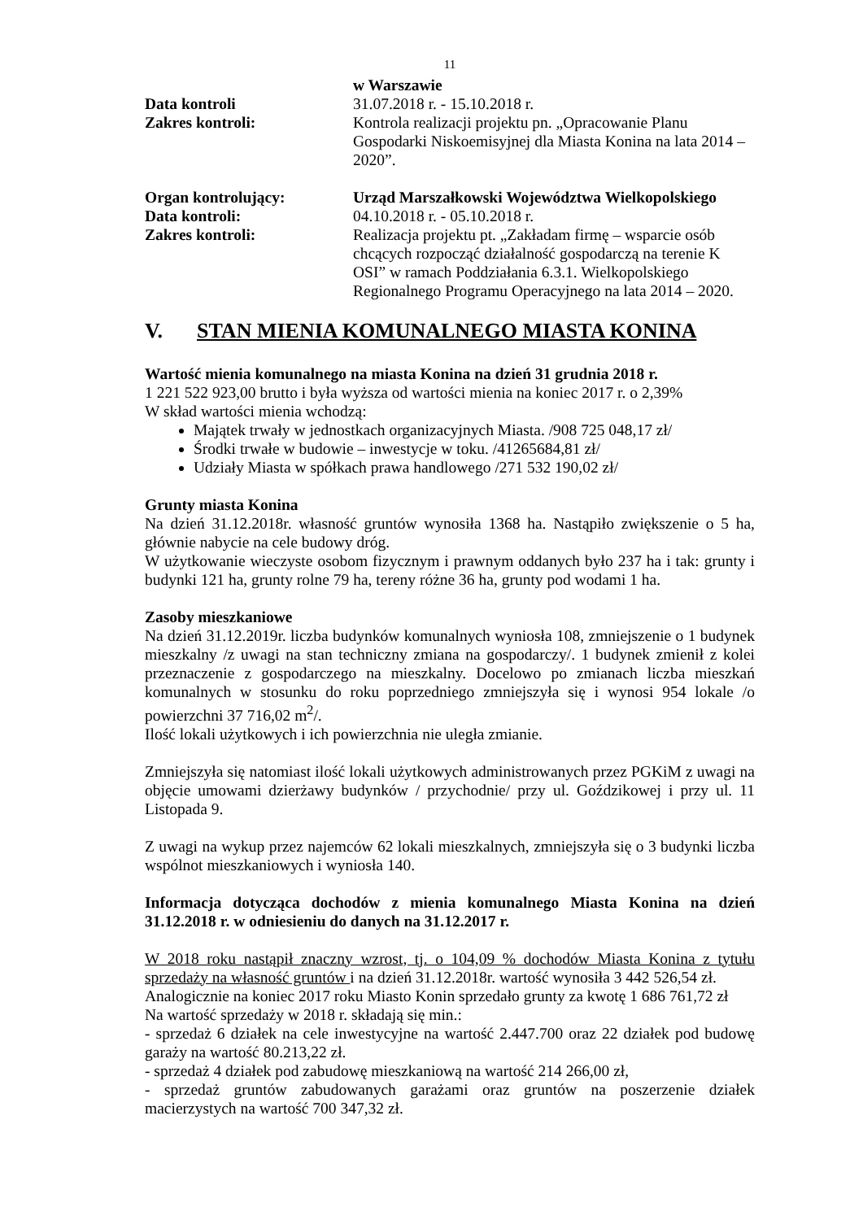11
w Warszawie
Data kontroli 31.07.2018 r. - 15.10.2018 r.
Zakres kontroli: Kontrola realizacji projektu pn. „Opracowanie Planu Gospodarki Niskoemisyjnej dla Miasta Konina na lata 2014 – 2020”.
Organ kontrolujący: Urząd Marszałkowski Województwa Wielkopolskiego
Data kontroli: 04.10.2018 r. - 05.10.2018 r.
Zakres kontroli: Realizacja projektu pt. „Zakładam firmę – wsparcie osób chcących rozpocząć działalność gospodarczą na terenie K OSI” w ramach Poddziałania 6.3.1. Wielkopolskiego Regionalnego Programu Operacyjnego na lata 2014 – 2020.
V. STAN MIENIA KOMUNALNEGO MIASTA KONINA
Wartość mienia komunalnego na miasta Konina na dzień 31 grudnia 2018 r.
1 221 522 923,00 brutto i była wyższa od wartości mienia na koniec 2017 r. o 2,39%
W skład wartości mienia wchodzą:
Majątek trwały w jednostkach organizacyjnych Miasta. /908 725 048,17 zł/
Środki trwałe w budowie – inwestycje w toku. /41265684,81 zł/
Udziały Miasta w spółkach prawa handlowego /271 532 190,02 zł/
Grunty miasta Konina
Na dzień 31.12.2018r. własność gruntów wynosiła 1368 ha. Nastąpiło zwiększenie o 5 ha, głównie nabycie na cele budowy dróg.
W użytkowanie wieczyste osobom fizycznym i prawnym oddanych było 237 ha i tak: grunty i budynki 121 ha, grunty rolne 79 ha, tereny różne 36 ha, grunty pod wodami 1 ha.
Zasoby mieszkaniowe
Na dzień 31.12.2019r. liczba budynków komunalnych wyniosła 108, zmniejszenie o 1 budynek mieszkalny /z uwagi na stan techniczny zmiana na gospodarczy/. 1 budynek zmienił z kolei przeznaczenie z gospodarczego na mieszkalny. Docelowo po zmianach liczba mieszkań komunalnych w stosunku do roku poprzedniego zmniejszyła się i wynosi 954 lokale /o powierzchni 37 716,02 m<sup>2</sup>/.
Ilość lokali użytkowych i ich powierzchnia nie uległa zmianie.
Zmniejszyła się natomiast ilość lokali użytkowych administrowanych przez PGKiM z uwagi na objęcie umowami dzierżawy budynków / przychodnie/ przy ul. Goździkowej i przy ul. 11 Listopada 9.
Z uwagi na wykup przez najemców 62 lokali mieszkalnych, zmniejszyła się o 3 budynki liczba wspólnot mieszkaniowych i wyniosła 140.
Informacja dotycząca dochodów z mienia komunalnego Miasta Konina na dzień 31.12.2018 r. w odniesieniu do danych na 31.12.2017 r.
W 2018 roku nastąpił znaczny wzrost, tj. o 104,09 % dochodów Miasta Konina z tytułu sprzedaży na własność gruntów i na dzień 31.12.2018r. wartość wynosiła 3 442 526,54 zł.
Analogicznie na koniec 2017 roku Miasto Konin sprzedało grunty za kwotę 1 686 761,72 zł
Na wartość sprzedaży w 2018 r. składają się min.:
- sprzedaż 6 działek na cele inwestycyjne na wartość 2.447.700 oraz 22 działek pod budowę garaży na wartość 80.213,22 zł.
- sprzedaż 4 działek pod zabudowę mieszkaniową na wartość 214 266,00 zł,
- sprzedaż gruntów zabudowanych garażami oraz gruntów na poszerzenie działek macierzystych na wartość 700 347,32 zł.